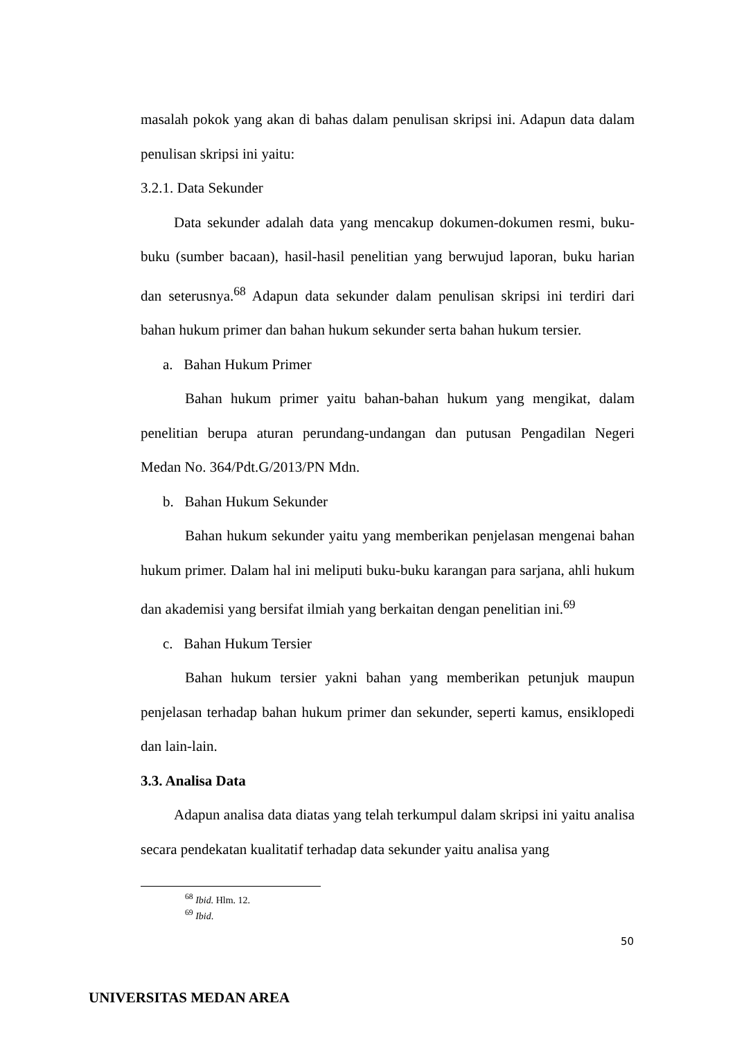masalah pokok yang akan di bahas dalam penulisan skripsi ini. Adapun data dalam penulisan skripsi ini yaitu:
3.2.1. Data Sekunder
Data sekunder adalah data yang mencakup dokumen-dokumen resmi, buku-buku (sumber bacaan), hasil-hasil penelitian yang berwujud laporan, buku harian dan seterusnya.<sup>68</sup> Adapun data sekunder dalam penulisan skripsi ini terdiri dari bahan hukum primer dan bahan hukum sekunder serta bahan hukum tersier.
a. Bahan Hukum Primer
Bahan hukum primer yaitu bahan-bahan hukum yang mengikat, dalam penelitian berupa aturan perundang-undangan dan putusan Pengadilan Negeri Medan No. 364/Pdt.G/2013/PN Mdn.
b. Bahan Hukum Sekunder
Bahan hukum sekunder yaitu yang memberikan penjelasan mengenai bahan hukum primer. Dalam hal ini meliputi buku-buku karangan para sarjana, ahli hukum dan akademisi yang bersifat ilmiah yang berkaitan dengan penelitian ini.<sup>69</sup>
c. Bahan Hukum Tersier
Bahan hukum tersier yakni bahan yang memberikan petunjuk maupun penjelasan terhadap bahan hukum primer dan sekunder, seperti kamus, ensiklopedi dan lain-lain.
3.3. Analisa Data
Adapun analisa data diatas yang telah terkumpul dalam skripsi ini yaitu analisa secara pendekatan kualitatif terhadap data sekunder yaitu analisa yang
<sup>68</sup> Ibid. Hlm. 12.
<sup>69</sup> Ibid.
50
UNIVERSITAS MEDAN AREA